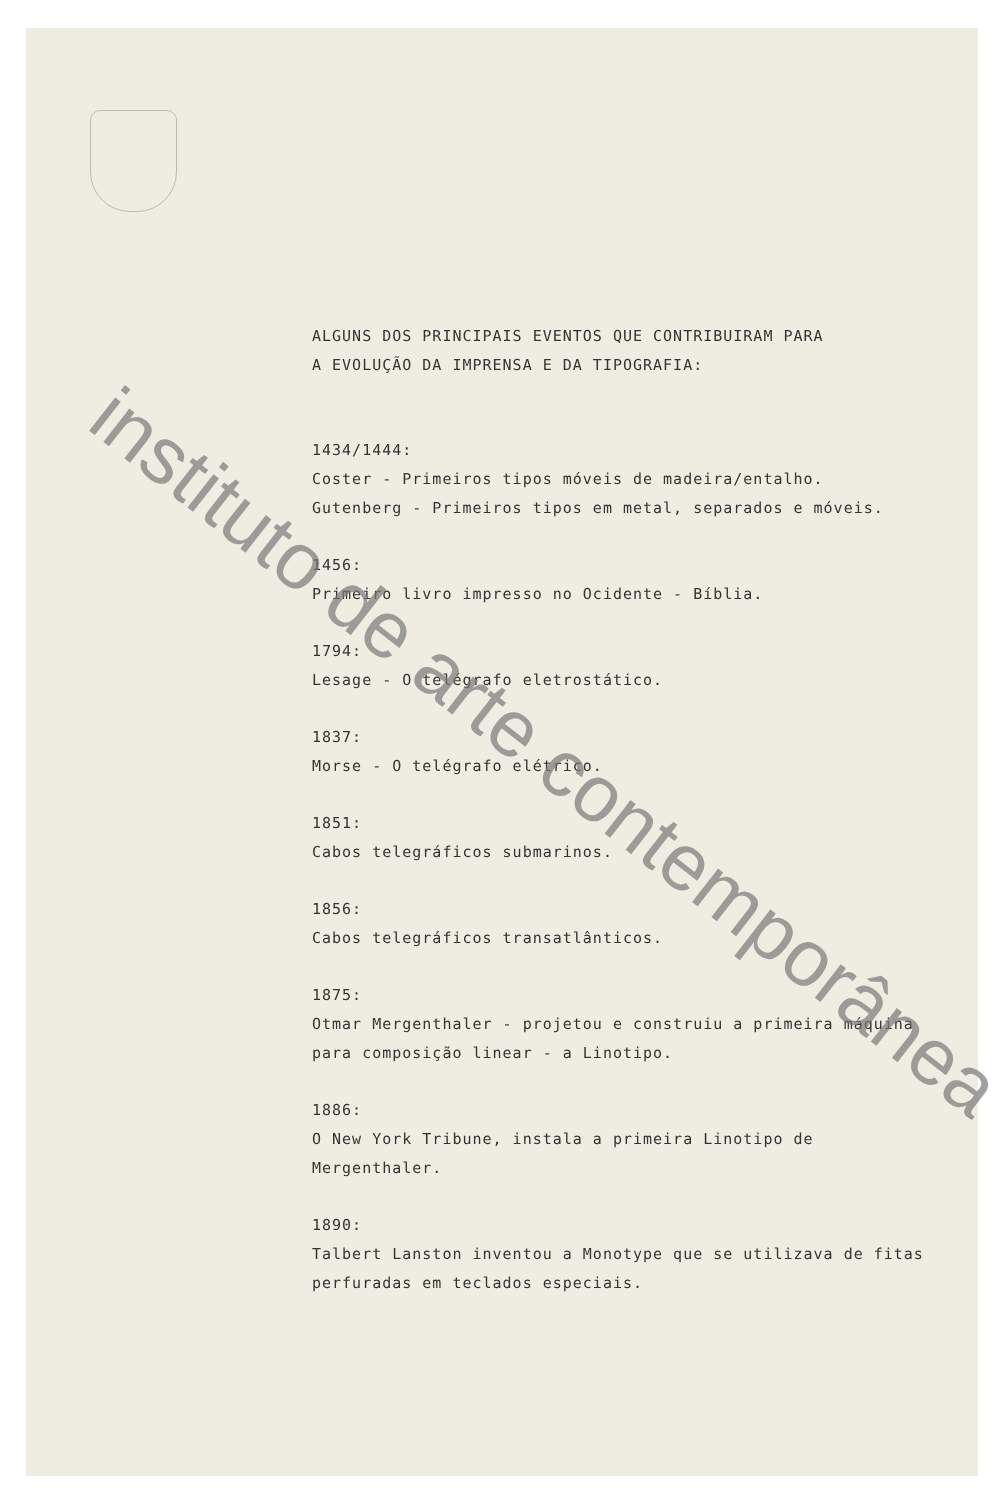ALGUNS DOS PRINCIPAIS EVENTOS QUE CONTRIBUIRAM PARA
A EVOLUÇÃO DA IMPRENSA E DA TIPOGRAFIA:
1434/1444:
Coster - Primeiros tipos móveis de madeira/entalho.
Gutenberg - Primeiros tipos em metal, separados e móveis.
1456:
Primeiro livro impresso no Ocidente - Bíblia.
1794:
Lesage - O telégrafo eletrostático.
1837:
Morse - O telégrafo elétrico.
1851:
Cabos telegráficos submarinos.
1856:
Cabos telegráficos transatlânticos.
1875:
Otmar Mergenthaler - projetou e construiu a primeira máquina para composição linear - a Linotipo.
1886:
O New York Tribune, instala a primeira Linotipo de Mergenthaler.
1890:
Talbert Lanston inventou a Monotype que se utilizava de fitas perfuradas em teclados especiais.
instituto de arte contemporânea